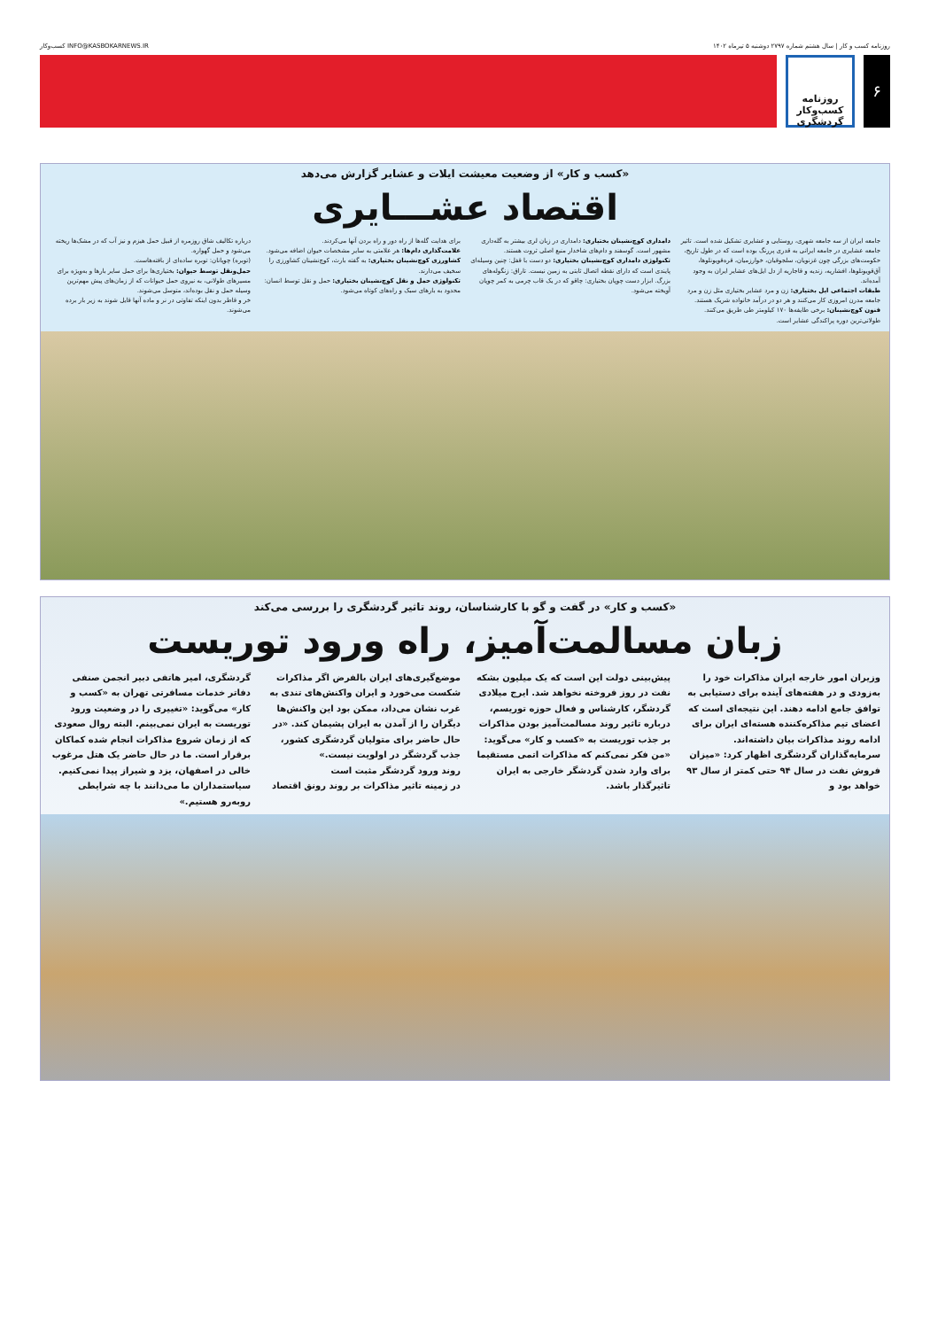روزنامه کسب و کار | سال هشتم شماره ۲۷۹۷ دوشنبه ۵ تیرماه ۱۴۰۲ INFO@KASBOKARNEWS.IR کسب‌وکار
۶
روزنامه کسب‌وکار
گردشگری
«کسب و کار» از وضعیت معیشت ایلات و عشایر گزارش می‌دهد
اقتصاد عشـــایری
جامعه ایران از سه جامعه شهری، روستایی و عشایری تشکیل شده است. تاثیر جامعه عشایری در جامعه ایرانی به قدری پررنگ بوده است که در طول تاریخ، حکومت‌های بزرگی چون غزنویان، سلجوقیان، خوارزمیان، قره‌قویونلوها، آق‌قویونلوها، افشاریه، زندیه و قاجاریه از دل ایل‌های عشایر ایران به وجود آمده‌اند.
طبقات اجتماعی ایل بختیاری: زن و مرد عشایر بختیاری مثل زن و مرد جامعه مدرن امروزی کار می‌کنند و هر دو در درآمد خانواده شریک هستند.
فنون کوچ‌نشینان: برخی طایفه‌ها ۱۷۰ کیلومتر طی طریق می‌کنند. طولانی‌ترین دوره پراکندگی عشایر است.
دامداری کوچ‌نشینان بختیاری: دامداری در زبان لری بیشتر به گله‌داری مشهور است. گوسفند و دام‌های شاخدار منبع اصلی ثروت هستند.
تکنولوژی دامداری کوچ‌نشینان بختیاری: دو دست با قفل: چنین وسیله‌ای پایندی است که دارای نقطه اتصال ثابتی به زمین نیست. تاراق: زنگوله‌های بزرگ. ابزار دست چوپان بختیاری: چاقو که در یک قاب چرمی به کمر چوپان آویخته می‌شود.
برای هدایت گله‌ها از راه دور و راه بردن آنها می‌کردند.
علامت‌گذاری دام‌ها: هر علامتی به سایر مشخصات حیوان اضافه می‌شود.
کشاورزی کوچ‌نشینان بختیاری: به گفته بارث، کوچ‌نشینان کشاورزی را سخیف می‌دارند.
تکنولوژی حمل و نقل کوچ‌نشینان بختیاری: حمل و نقل توسط انسان: محدود به بارهای سبک و راه‌های کوتاه می‌شود.
درباره تکالیف شاق روزمره از قبیل حمل هیزم و نیز آب که در مشک‌ها ریخته می‌شود و حمل گهواره.
(توبره) چوپانان: توبره ساده‌ای از بافته‌هاست.
حمل‌ونقل توسط حیوان: بختیاری‌ها برای حمل سایر بارها و به‌ویژه برای مسیرهای طولانی، به نیروی حمل حیوانات که از زمان‌های پیش مهم‌ترین وسیله حمل و نقل بوده‌اند، متوسل می‌شوند.
خر و قاطر بدون اینکه تفاوتی در نر و ماده آنها قایل شوند به زیر بار برده می‌شوند.
«کسب و کار» در گفت و گو با کارشناسان، روند تاثیر گردشگری را بررسی می‌کند
زبان مسالمت‌آمیز، راه ورود توریست
وزیران امور خارجه ایران مذاکرات خود را به‌زودی و در هفته‌های آینده برای دستیابی به توافق جامع ادامه دهند. این نتیجه‌ای است که اعضای تیم مذاکره‌کننده هسته‌ای ایران برای ادامه روند مذاکرات بیان داشته‌اند. سرمایه‌گذاران گردشگری اظهار کرد: «میزان فروش نفت در سال ۹۴ حتی کمتر از سال ۹۳ خواهد بود و
پیش‌بینی دولت این است که یک میلیون بشکه نفت در روز فروخته نخواهد شد. ایرج میلادی گردشگر، کارشناس و فعال حوزه توریسم، درباره تاثیر روند مسالمت‌آمیز بودن مذاکرات بر جذب توریست به «کسب و کار» می‌گوید: «من فکر نمی‌کنم که مذاکرات اتمی مستقیما برای وارد شدن گردشگر خارجی به ایران تاثیرگذار باشد.
موضع‌گیری‌های ایران بالفرض اگر مذاکرات شکست می‌خورد و ایران واکنش‌های تندی به غرب نشان می‌داد، ممکن بود این واکنش‌ها دیگران را از آمدن به ایران پشیمان کند. «در حال حاضر برای متولیان گردشگری کشور، جذب گردشگر در اولویت نیست.»
روند ورود گردشگر مثبت است
در زمینه تاثیر مذاکرات بر روند رونق اقتصاد
گردشگری، امیر هاتفی دبیر انجمن صنفی دفاتر خدمات مسافرتی تهران به «کسب و کار» می‌گوید: «تغییری را در وضعیت ورود توریست به ایران نمی‌بینم. البته روال صعودی که از زمان شروع مذاکرات انجام شده کماکان برقرار است. ما در حال حاضر یک هتل مرغوب خالی در اصفهان، یزد و شیراز پیدا نمی‌کنیم. سیاستمداران ما می‌دانند با چه شرایطی روبه‌رو هستیم.»